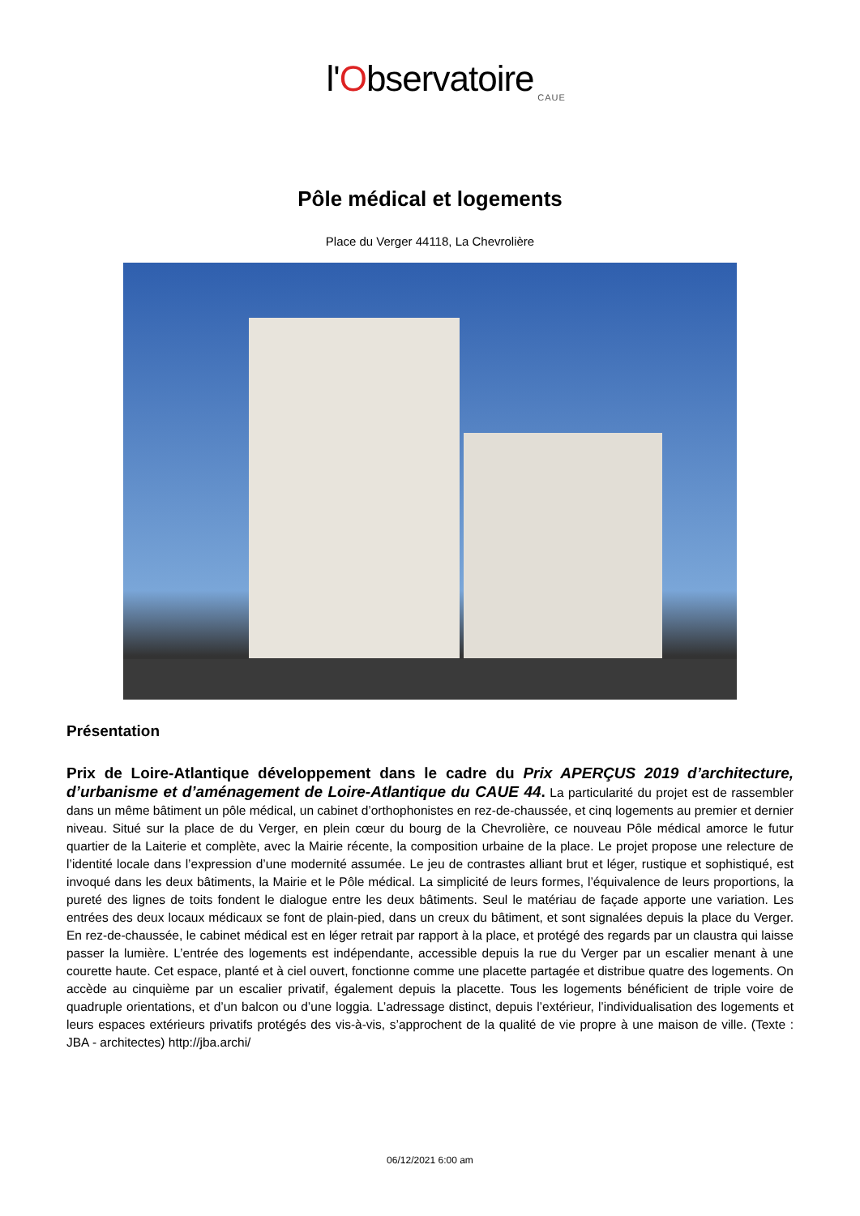l'Observatoire
CAUE
Pôle médical et logements
Place du Verger 44118, La Chevrolière
Présentation
Prix de Loire-Atlantique développement dans le cadre du Prix APERÇUS 2019 d’architecture, d’urbanisme et d’aménagement de Loire-Atlantique du CAUE 44. La particularité du projet est de rassembler dans un même bâtiment un pôle médical, un cabinet d’orthophonistes en rez-de-chaussée, et cinq logements au premier et dernier niveau. Situé sur la place de du Verger, en plein cœur du bourg de la Chevrolière, ce nouveau Pôle médical amorce le futur quartier de la Laiterie et complète, avec la Mairie récente, la composition urbaine de la place. Le projet propose une relecture de l’identité locale dans l’expression d’une modernité assumée. Le jeu de contrastes alliant brut et léger, rustique et sophistiqué, est invoqué dans les deux bâtiments, la Mairie et le Pôle médical. La simplicité de leurs formes, l’équivalence de leurs proportions, la pureté des lignes de toits fondent le dialogue entre les deux bâtiments. Seul le matériau de façade apporte une variation. Les entrées des deux locaux médicaux se font de plain-pied, dans un creux du bâtiment, et sont signalées depuis la place du Verger. En rez-de-chaussée, le cabinet médical est en léger retrait par rapport à la place, et protégé des regards par un claustra qui laisse passer la lumière. L’entrée des logements est indépendante, accessible depuis la rue du Verger par un escalier menant à une courette haute. Cet espace, planté et à ciel ouvert, fonctionne comme une placette partagée et distribue quatre des logements. On accède au cinquième par un escalier privatif, également depuis la placette. Tous les logements bénéficient de triple voire de quadruple orientations, et d’un balcon ou d’une loggia. L’adressage distinct, depuis l’extérieur, l’individualisation des logements et leurs espaces extérieurs privatifs protégés des vis-à-vis, s’approchent de la qualité de vie propre à une maison de ville. (Texte : JBA - architectes) http://jba.archi/
06/12/2021 6:00 am